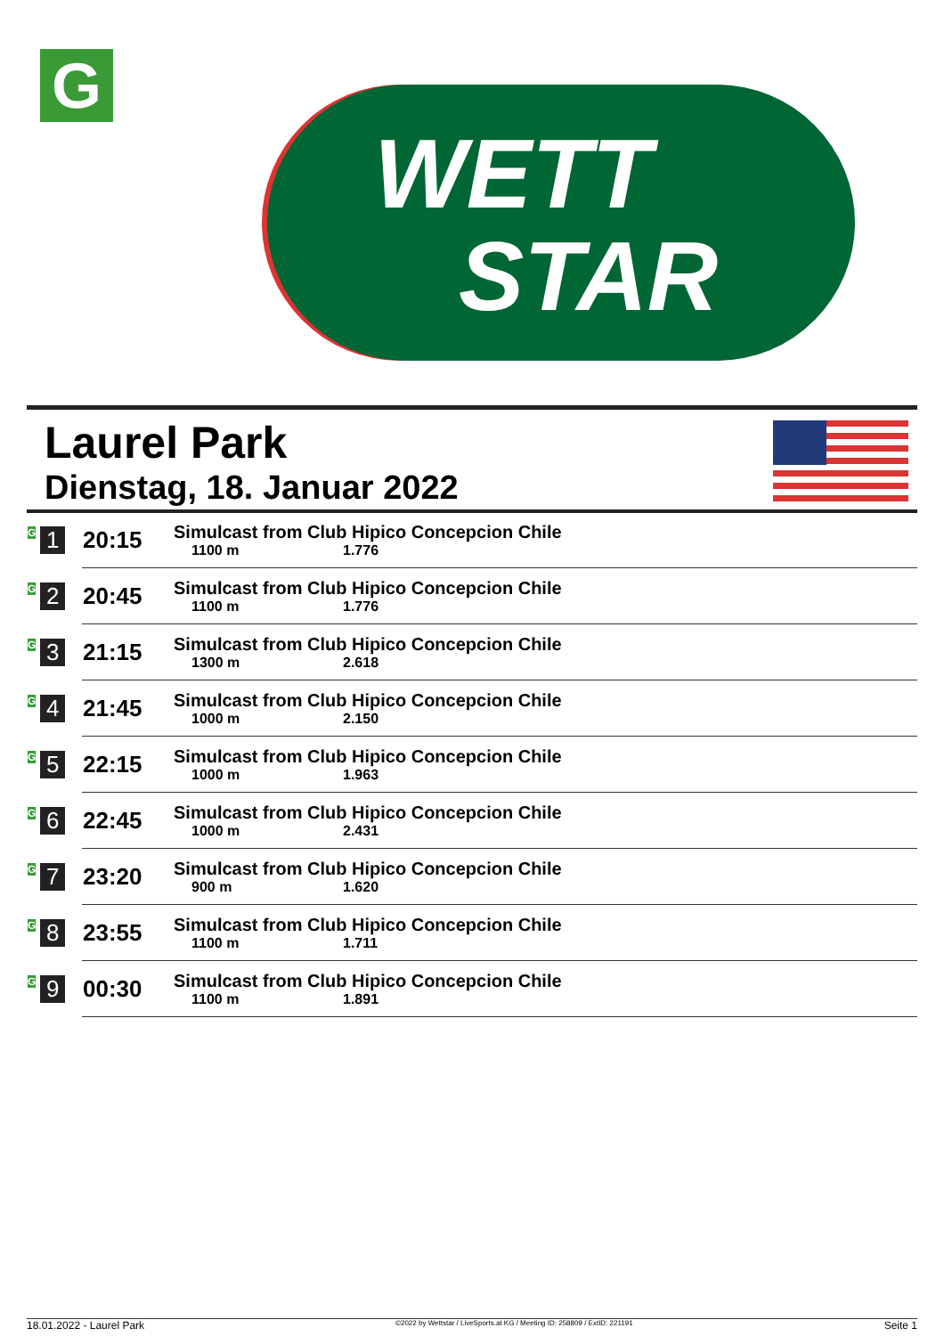G
WETT
STAR
Laurel Park
Dienstag, 18. Januar 2022
| G 1 | 20:15 | Simulcast from Club Hipico Concepcion Chile 1100 m 1.776 |
| G 2 | 20:45 | Simulcast from Club Hipico Concepcion Chile 1100 m 1.776 |
| G 3 | 21:15 | Simulcast from Club Hipico Concepcion Chile 1300 m 2.618 |
| G 4 | 21:45 | Simulcast from Club Hipico Concepcion Chile 1000 m 2.150 |
| G 5 | 22:15 | Simulcast from Club Hipico Concepcion Chile 1000 m 1.963 |
| G 6 | 22:45 | Simulcast from Club Hipico Concepcion Chile 1000 m 2.431 |
| G 7 | 23:20 | Simulcast from Club Hipico Concepcion Chile 900 m 1.620 |
| G 8 | 23:55 | Simulcast from Club Hipico Concepcion Chile 1100 m 1.711 |
| G 9 | 00:30 | Simulcast from Club Hipico Concepcion Chile 1100 m 1.891 |
18.01.2022 - Laurel Park ©2022 by Wettstar / LiveSports.at KG / Meeting ID: 258809 / ExtID: 221191 Seite 1